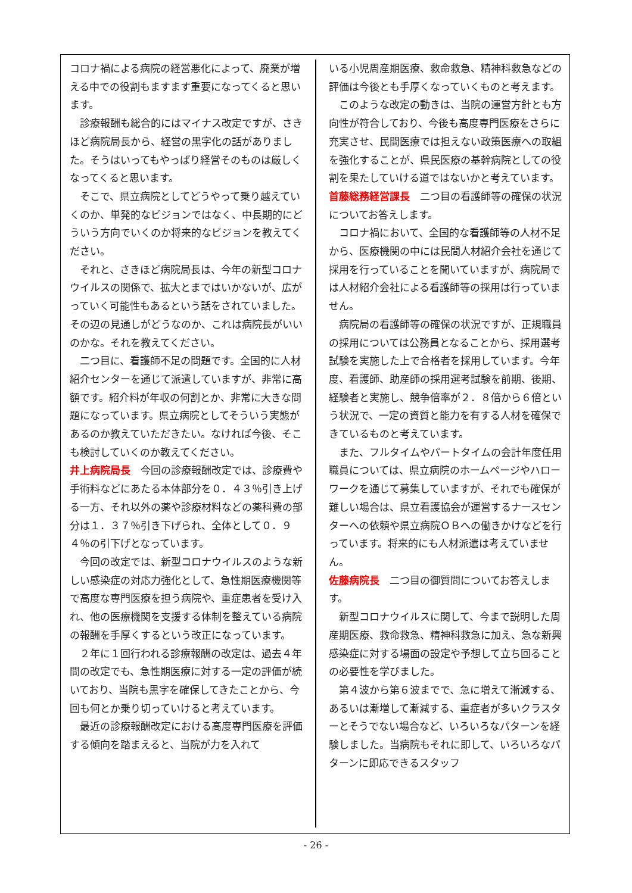コロナ禍による病院の経営悪化によって、廃業が増える中での役割もますます重要になってくると思います。
診療報酬も総合的にはマイナス改定ですが、さきほど病院局長から、経営の黒字化の話がありました。そうはいってもやっぱり経営そのものは厳しくなってくると思います。
そこで、県立病院としてどうやって乗り越えていくのか、単発的なビジョンではなく、中長期的にどういう方向でいくのか将来的なビジョンを教えてください。
それと、さきほど病院局長は、今年の新型コロナウイルスの関係で、拡大とまではいかないが、広がっていく可能性もあるという話をされていました。その辺の見通しがどうなのか、これは病院長がいいのかな。それを教えてください。
二つ目に、看護師不足の問題です。全国的に人材紹介センターを通じて派遣していますが、非常に高額です。紹介料が年収の何割とか、非常に大きな問題になっています。県立病院としてそういう実態があるのか教えていただきたい。なければ今後、そこも検討していくのか教えてください。
井上病院局長　今回の診療報酬改定では、診療費や手術料などにあたる本体部分を０．４３％引き上げる一方、それ以外の薬や診療材料などの薬科費の部分は１．３７％引き下げられ、全体として０．９４％の引下げとなっています。
今回の改定では、新型コロナウイルスのような新しい感染症の対応力強化として、急性期医療機関等で高度な専門医療を担う病院や、重症患者を受け入れ、他の医療機関を支援する体制を整えている病院の報酬を手厚くするという改正になっています。
２年に１回行われる診療報酬の改定は、過去４年間の改定でも、急性期医療に対する一定の評価が続いており、当院も黒字を確保してきたことから、今回も何とか乗り切っていけると考えています。
最近の診療報酬改定における高度専門医療を評価する傾向を踏まえると、当院が力を入れて
いる小児周産期医療、救命救急、精神科救急などの評価は今後とも手厚くなっていくものと考えます。
このような改定の動きは、当院の運営方針とも方向性が符合しており、今後も高度専門医療をさらに充実させ、民間医療では担えない政策医療への取組を強化することが、県民医療の基幹病院としての役割を果たしていける道ではないかと考えています。
首藤総務経営課長　二つ目の看護師等の確保の状況についてお答えします。
コロナ禍において、全国的な看護師等の人材不足から、医療機関の中には民間人材紹介会社を通じて採用を行っていることを聞いていますが、病院局では人材紹介会社による看護師等の採用は行っていません。
病院局の看護師等の確保の状況ですが、正規職員の採用については公務員となることから、採用選考試験を実施した上で合格者を採用しています。今年度、看護師、助産師の採用選考試験を前期、後期、経験者と実施し、競争倍率が２．８倍から６倍という状況で、一定の資質と能力を有する人材を確保できているものと考えています。
また、フルタイムやパートタイムの会計年度任用職員については、県立病院のホームページやハローワークを通じて募集していますが、それでも確保が難しい場合は、県立看護協会が運営するナースセンターへの依頼や県立病院ＯＢへの働きかけなどを行っています。将来的にも人材派遣は考えていません。
佐藤病院長　二つ目の御質問についてお答えします。
新型コロナウイルスに関して、今まで説明した周産期医療、救命救急、精神科救急に加え、急な新興感染症に対する場面の設定や予想して立ち回ることの必要性を学びました。
第４波から第６波までで、急に増えて漸減する、あるいは漸増して漸減する、重症者が多いクラスターとそうでない場合など、いろいろなパターンを経験しました。当病院もそれに即して、いろいろなパターンに即応できるスタッフ
- 26 -